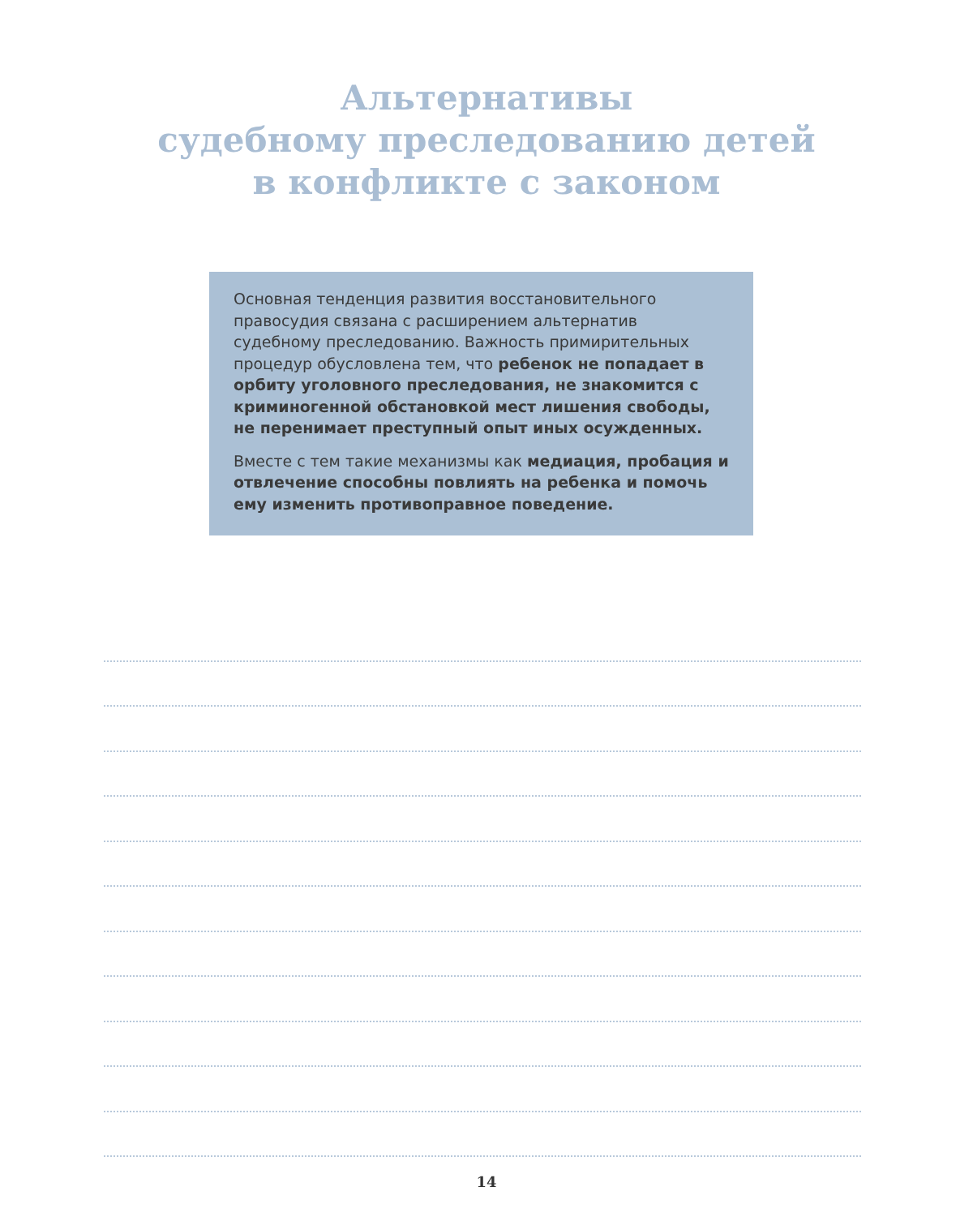Альтернативы
судебному преследованию детей
в конфликте с законом
Основная тенденция развития восстановительного правосудия связана с расширением альтернатив судебному преследованию. Важность примирительных процедур обусловлена тем, что ребенок не попадает в орбиту уголовного преследования, не знакомится с криминогенной обстановкой мест лишения свободы, не перенимает преступный опыт иных осужденных.
Вместе с тем такие механизмы как медиация, пробация и отвлечение способны повлиять на ребенка и помочь ему изменить противоправное поведение.
14